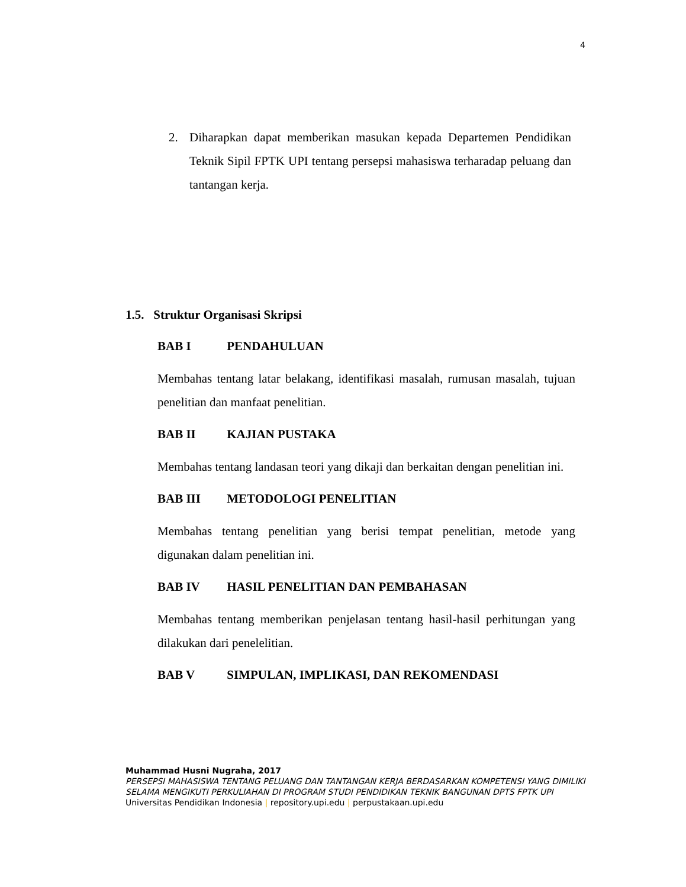4
2. Diharapkan dapat memberikan masukan kepada Departemen Pendidikan Teknik Sipil FPTK UPI tentang persepsi mahasiswa terharadap peluang dan tantangan kerja.
1.5. Struktur Organisasi Skripsi
BAB I PENDAHULUAN
Membahas tentang latar belakang, identifikasi masalah, rumusan masalah, tujuan penelitian dan manfaat penelitian.
BAB II KAJIAN PUSTAKA
Membahas tentang landasan teori yang dikaji dan berkaitan dengan penelitian ini.
BAB III METODOLOGI PENELITIAN
Membahas tentang penelitian yang berisi tempat penelitian, metode yang digunakan dalam penelitian ini.
BAB IV HASIL PENELITIAN DAN PEMBAHASAN
Membahas tentang memberikan penjelasan tentang hasil-hasil perhitungan yang dilakukan dari penelelitian.
BAB V SIMPULAN, IMPLIKASI, DAN REKOMENDASI
Muhammad Husni Nugraha, 2017
PERSEPSI MAHASISWA TENTANG PELUANG DAN TANTANGAN KERJA BERDASARKAN KOMPETENSI YANG DIMILIKI SELAMA MENGIKUTI PERKULIAHAN DI PROGRAM STUDI PENDIDIKAN TEKNIK BANGUNAN DPTS FPTK UPI
Universitas Pendidikan Indonesia | repository.upi.edu | perpustakaan.upi.edu